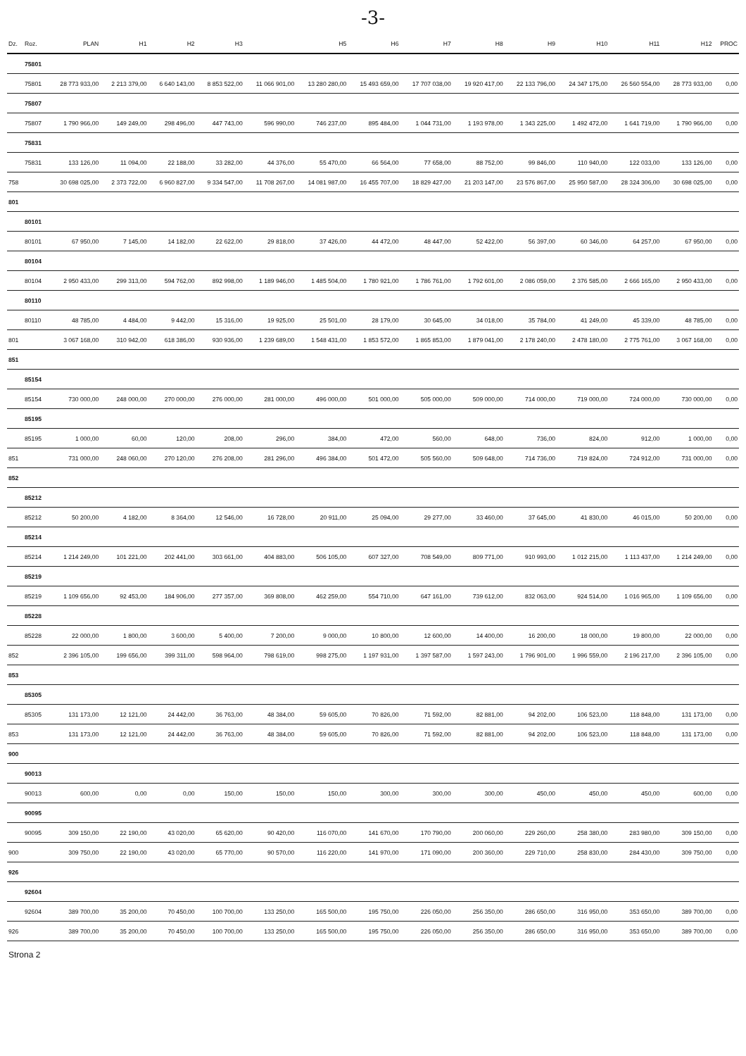-3-
| Dz. | Roz. | PLAN | H1 | H2 | H3 | | H5 | H6 | H7 | H8 | H9 | H10 | H11 | H12 | PROC |
| --- | --- | --- | --- | --- | --- | --- | --- | --- | --- | --- | --- | --- | --- | --- | --- |
| | 75801 | | | | | | | | | | | | | | |
| | 75801 | 28 773 933,00 | 2 213 379,00 | 6 640 143,00 | 8 853 522,00 | 11 066 901,00 | 13 280 280,00 | 15 493 659,00 | 17 707 038,00 | 19 920 417,00 | 22 133 796,00 | 24 347 175,00 | 26 560 554,00 | 28 773 933,00 | 0,00 |
| | 75807 | | | | | | | | | | | | | | |
| | 75807 | 1 790 966,00 | 149 249,00 | 298 496,00 | 447 743,00 | 596 990,00 | 746 237,00 | 895 484,00 | 1 044 731,00 | 1 193 978,00 | 1 343 225,00 | 1 492 472,00 | 1 641 719,00 | 1 790 966,00 | 0,00 |
| | 75831 | | | | | | | | | | | | | | |
| | 75831 | 133 126,00 | 11 094,00 | 22 188,00 | 33 282,00 | 44 376,00 | 55 470,00 | 66 564,00 | 77 658,00 | 88 752,00 | 99 846,00 | 110 940,00 | 122 033,00 | 133 126,00 | 0,00 |
| 758 | | 30 698 025,00 | 2 373 722,00 | 6 960 827,00 | 9 334 547,00 | 11 708 267,00 | 14 081 987,00 | 16 455 707,00 | 18 829 427,00 | 21 203 147,00 | 23 576 867,00 | 25 950 587,00 | 28 324 306,00 | 30 698 025,00 | 0,00 |
| 801 | | | | | | | | | | | | | | | |
| | 80101 | | | | | | | | | | | | | | |
| | 80101 | 67 950,00 | 7 145,00 | 14 182,00 | 22 622,00 | 29 818,00 | 37 426,00 | 44 472,00 | 48 447,00 | 52 422,00 | 56 397,00 | 60 346,00 | 64 257,00 | 67 950,00 | 0,00 |
| | 80104 | | | | | | | | | | | | | | |
| | 80104 | 2 950 433,00 | 299 313,00 | 594 762,00 | 892 998,00 | 1 189 946,00 | 1 485 504,00 | 1 780 921,00 | 1 786 761,00 | 1 792 601,00 | 2 086 059,00 | 2 376 585,00 | 2 666 165,00 | 2 950 433,00 | 0,00 |
| | 80110 | | | | | | | | | | | | | | |
| | 80110 | 48 785,00 | 4 484,00 | 9 442,00 | 15 316,00 | 19 925,00 | 25 501,00 | 28 179,00 | 30 645,00 | 34 018,00 | 35 784,00 | 41 249,00 | 45 339,00 | 48 785,00 | 0,00 |
| 801 | | 3 067 168,00 | 310 942,00 | 618 386,00 | 930 936,00 | 1 239 689,00 | 1 548 431,00 | 1 853 572,00 | 1 865 853,00 | 1 879 041,00 | 2 178 240,00 | 2 478 180,00 | 2 775 761,00 | 3 067 168,00 | 0,00 |
| 851 | | | | | | | | | | | | | | | |
| | 85154 | | | | | | | | | | | | | | |
| | 85154 | 730 000,00 | 248 000,00 | 270 000,00 | 276 000,00 | 281 000,00 | 496 000,00 | 501 000,00 | 505 000,00 | 509 000,00 | 714 000,00 | 719 000,00 | 724 000,00 | 730 000,00 | 0,00 |
| | 85195 | | | | | | | | | | | | | | |
| | 85195 | 1 000,00 | 60,00 | 120,00 | 208,00 | 296,00 | 384,00 | 472,00 | 560,00 | 648,00 | 736,00 | 824,00 | 912,00 | 1 000,00 | 0,00 |
| 851 | | 731 000,00 | 248 060,00 | 270 120,00 | 276 208,00 | 281 296,00 | 496 384,00 | 501 472,00 | 505 560,00 | 509 648,00 | 714 736,00 | 719 824,00 | 724 912,00 | 731 000,00 | 0,00 |
| 852 | | | | | | | | | | | | | | | |
| | 85212 | | | | | | | | | | | | | | |
| | 85212 | 50 200,00 | 4 182,00 | 8 364,00 | 12 546,00 | 16 728,00 | 20 911,00 | 25 094,00 | 29 277,00 | 33 460,00 | 37 645,00 | 41 830,00 | 46 015,00 | 50 200,00 | 0,00 |
| | 85214 | | | | | | | | | | | | | | |
| | 85214 | 1 214 249,00 | 101 221,00 | 202 441,00 | 303 661,00 | 404 883,00 | 506 105,00 | 607 327,00 | 708 549,00 | 809 771,00 | 910 993,00 | 1 012 215,00 | 1 113 437,00 | 1 214 249,00 | 0,00 |
| | 85219 | | | | | | | | | | | | | | |
| | 85219 | 1 109 656,00 | 92 453,00 | 184 906,00 | 277 357,00 | 369 808,00 | 462 259,00 | 554 710,00 | 647 161,00 | 739 612,00 | 832 063,00 | 924 514,00 | 1 016 965,00 | 1 109 656,00 | 0,00 |
| | 85228 | | | | | | | | | | | | | | |
| | 85228 | 22 000,00 | 1 800,00 | 3 600,00 | 5 400,00 | 7 200,00 | 9 000,00 | 10 800,00 | 12 600,00 | 14 400,00 | 16 200,00 | 18 000,00 | 19 800,00 | 22 000,00 | 0,00 |
| 852 | | 2 396 105,00 | 199 656,00 | 399 311,00 | 598 964,00 | 798 619,00 | 998 275,00 | 1 197 931,00 | 1 397 587,00 | 1 597 243,00 | 1 796 901,00 | 1 996 559,00 | 2 196 217,00 | 2 396 105,00 | 0,00 |
| 853 | | | | | | | | | | | | | | | |
| | 85305 | | | | | | | | | | | | | | |
| | 85305 | 131 173,00 | 12 121,00 | 24 442,00 | 36 763,00 | 48 384,00 | 59 605,00 | 70 826,00 | 71 592,00 | 82 881,00 | 94 202,00 | 106 523,00 | 118 848,00 | 131 173,00 | 0,00 |
| 853 | | 131 173,00 | 12 121,00 | 24 442,00 | 36 763,00 | 48 384,00 | 59 605,00 | 70 826,00 | 71 592,00 | 82 881,00 | 94 202,00 | 106 523,00 | 118 848,00 | 131 173,00 | 0,00 |
| 900 | | | | | | | | | | | | | | | |
| | 90013 | | | | | | | | | | | | | | |
| | 90013 | 600,00 | 0,00 | 0,00 | 150,00 | 150,00 | 150,00 | 300,00 | 300,00 | 300,00 | 450,00 | 450,00 | 450,00 | 600,00 | 0,00 |
| | 90095 | | | | | | | | | | | | | | |
| | 90095 | 309 150,00 | 22 190,00 | 43 020,00 | 65 620,00 | 90 420,00 | 116 070,00 | 141 670,00 | 170 790,00 | 200 060,00 | 229 260,00 | 258 380,00 | 283 980,00 | 309 150,00 | 0,00 |
| 900 | | 309 750,00 | 22 190,00 | 43 020,00 | 65 770,00 | 90 570,00 | 116 220,00 | 141 970,00 | 171 090,00 | 200 360,00 | 229 710,00 | 258 830,00 | 284 430,00 | 309 750,00 | 0,00 |
| 926 | | | | | | | | | | | | | | | |
| | 92604 | | | | | | | | | | | | | | |
| | 92604 | 389 700,00 | 35 200,00 | 70 450,00 | 100 700,00 | 133 250,00 | 165 500,00 | 195 750,00 | 226 050,00 | 256 350,00 | 286 650,00 | 316 950,00 | 353 650,00 | 389 700,00 | 0,00 |
| 926 | | 389 700,00 | 35 200,00 | 70 450,00 | 100 700,00 | 133 250,00 | 165 500,00 | 195 750,00 | 226 050,00 | 256 350,00 | 286 650,00 | 316 950,00 | 353 650,00 | 389 700,00 | 0,00 |
Strona 2